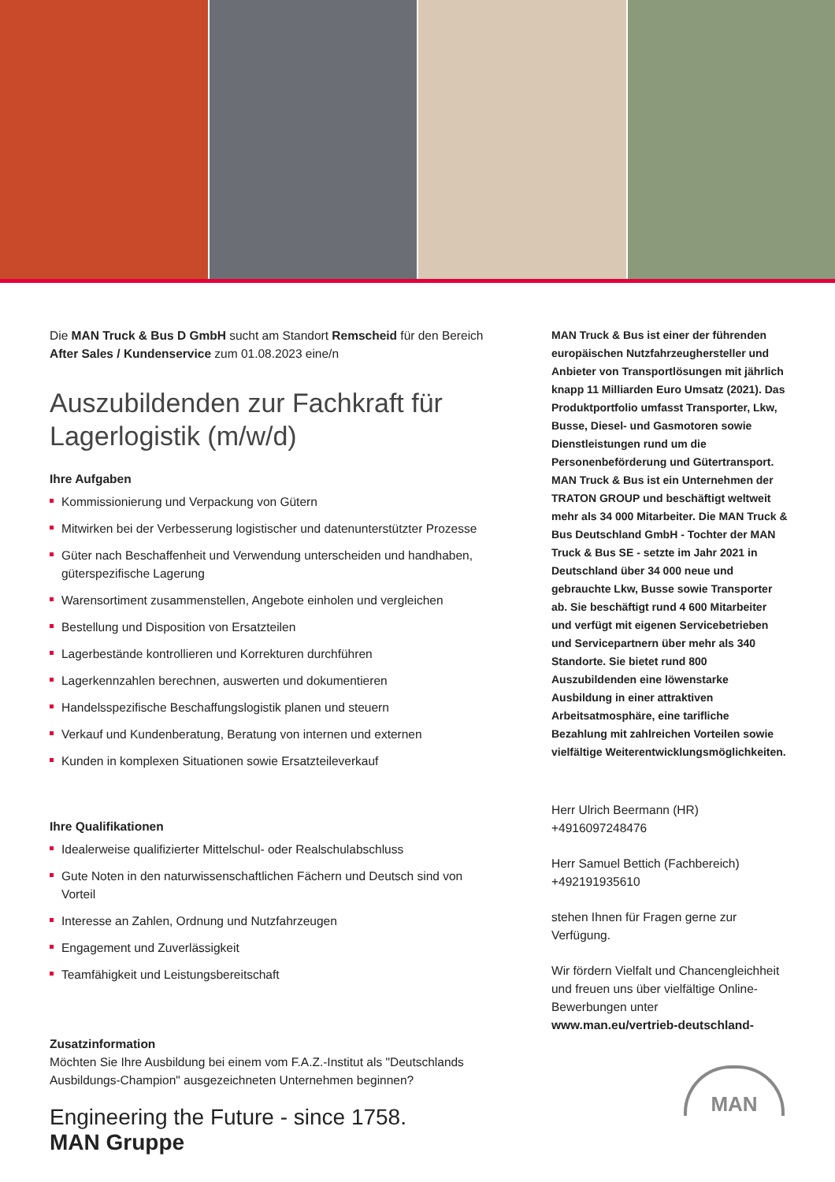Die MAN Truck & Bus D GmbH sucht am Standort Remscheid für den Bereich After Sales / Kundenservice zum 01.08.2023 eine/n
Auszubildenden zur Fachkraft für Lagerlogistik (m/w/d)
Ihre Aufgaben
Kommissionierung und Verpackung von Gütern
Mitwirken bei der Verbesserung logistischer und datenunterstützter Prozesse
Güter nach Beschaffenheit und Verwendung unterscheiden und handhaben, güterspezifische Lagerung
Warensortiment zusammenstellen, Angebote einholen und vergleichen
Bestellung und Disposition von Ersatzteilen
Lagerbestände kontrollieren und Korrekturen durchführen
Lagerkennzahlen berechnen, auswerten und dokumentieren
Handelsspezifische Beschaffungslogistik planen und steuern
Verkauf und Kundenberatung, Beratung von internen und externen
Kunden in komplexen Situationen sowie Ersatzteileverkauf
Ihre Qualifikationen
Idealerweise qualifizierter Mittelschul- oder Realschulabschluss
Gute Noten in den naturwissenschaftlichen Fächern und Deutsch sind von Vorteil
Interesse an Zahlen, Ordnung und Nutzfahrzeugen
Engagement und Zuverlässigkeit
Teamfähigkeit und Leistungsbereitschaft
Zusatzinformation
Möchten Sie Ihre Ausbildung bei einem vom F.A.Z.-Institut als "Deutschlands Ausbildungs-Champion" ausgezeichneten Unternehmen beginnen?
Engineering the Future - since 1758.
MAN Gruppe
MAN Truck & Bus ist einer der führenden europäischen Nutzfahrzeughersteller und Anbieter von Transportlösungen mit jährlich knapp 11 Milliarden Euro Umsatz (2021). Das Produktportfolio umfasst Transporter, Lkw, Busse, Diesel- und Gasmotoren sowie Dienstleistungen rund um die Personenbeförderung und Gütertransport. MAN Truck & Bus ist ein Unternehmen der TRATON GROUP und beschäftigt weltweit mehr als 34 000 Mitarbeiter. Die MAN Truck & Bus Deutschland GmbH - Tochter der MAN Truck & Bus SE - setzte im Jahr 2021 in Deutschland über 34 000 neue und gebrauchte Lkw, Busse sowie Transporter ab. Sie beschäftigt rund 4 600 Mitarbeiter und verfügt mit eigenen Servicebetrieben und Servicepartnern über mehr als 340 Standorte. Sie bietet rund 800 Auszubildenden eine löwenstarke Ausbildung in einer attraktiven Arbeitsatmosphäre, eine tarifliche Bezahlung mit zahlreichen Vorteilen sowie vielfältige Weiterentwicklungsmöglichkeiten.
Herr Ulrich Beermann (HR)
+4916097248476
Herr Samuel Bettich (Fachbereich)
+492191935610
stehen Ihnen für Fragen gerne zur Verfügung.
Wir fördern Vielfalt und Chancengleichheit und freuen uns über vielfältige Online-Bewerbungen unter www.man.eu/vertrieb-deutschland-
MAN